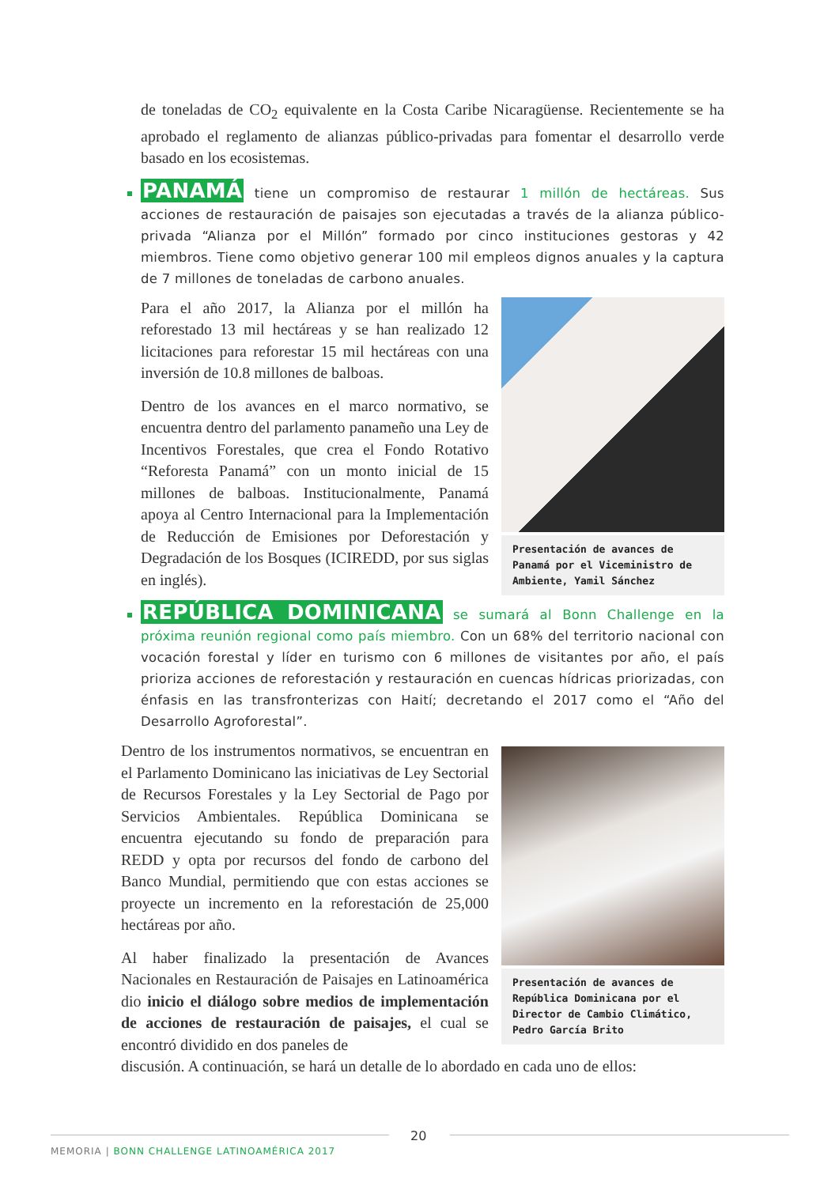de toneladas de CO<sub>2</sub> equivalente en la Costa Caribe Nicaragüense. Recientemente se ha aprobado el reglamento de alianzas público-privadas para fomentar el desarrollo verde basado en los ecosistemas.
PANAMÁ tiene un compromiso de restaurar 1 millón de hectáreas. Sus acciones de restauración de paisajes son ejecutadas a través de la alianza público-privada “Alianza por el Millón” formado por cinco instituciones gestoras y 42 miembros. Tiene como objetivo generar 100 mil empleos dignos anuales y la captura de 7 millones de toneladas de carbono anuales.
Para el año 2017, la Alianza por el millón ha reforestado 13 mil hectáreas y se han realizado 12 licitaciones para reforestar 15 mil hectáreas con una inversión de 10.8 millones de balboas.
Dentro de los avances en el marco normativo, se encuentra dentro del parlamento panameño una Ley de Incentivos Forestales, que crea el Fondo Rotativo “Reforesta Panamá” con un monto inicial de 15 millones de balboas. Institucionalmente, Panamá apoya al Centro Internacional para la Implementación de Reducción de Emisiones por Deforestación y Degradación de los Bosques (ICIREDD, por sus siglas en inglés).
Presentación de avances de Panamá por el Viceministro de Ambiente, Yamil Sánchez
REPÚBLICA DOMINICANA se sumará al Bonn Challenge en la próxima reunión regional como país miembro. Con un 68% del territorio nacional con vocación forestal y líder en turismo con 6 millones de visitantes por año, el país prioriza acciones de reforestación y restauración en cuencas hídricas priorizadas, con énfasis en las transfronterizas con Haití; decretando el 2017 como el “Año del Desarrollo Agroforestal”.
Dentro de los instrumentos normativos, se encuentran en el Parlamento Dominicano las iniciativas de Ley Sectorial de Recursos Forestales y la Ley Sectorial de Pago por Servicios Ambientales. República Dominicana se encuentra ejecutando su fondo de preparación para REDD y opta por recursos del fondo de carbono del Banco Mundial, permitiendo que con estas acciones se proyecte un incremento en la reforestación de 25,000 hectáreas por año.
Al haber finalizado la presentación de Avances Nacionales en Restauración de Paisajes en Latinoamérica dio inicio el diálogo sobre medios de implementación de acciones de restauración de paisajes, el cual se encontró dividido en dos paneles de
Presentación de avances de República Dominicana por el Director de Cambio Climático, Pedro García Brito
discusión. A continuación, se hará un detalle de lo abordado en cada uno de ellos:
20
MEMORIA | BONN CHALLENGE LATINOAMÉRICA 2017